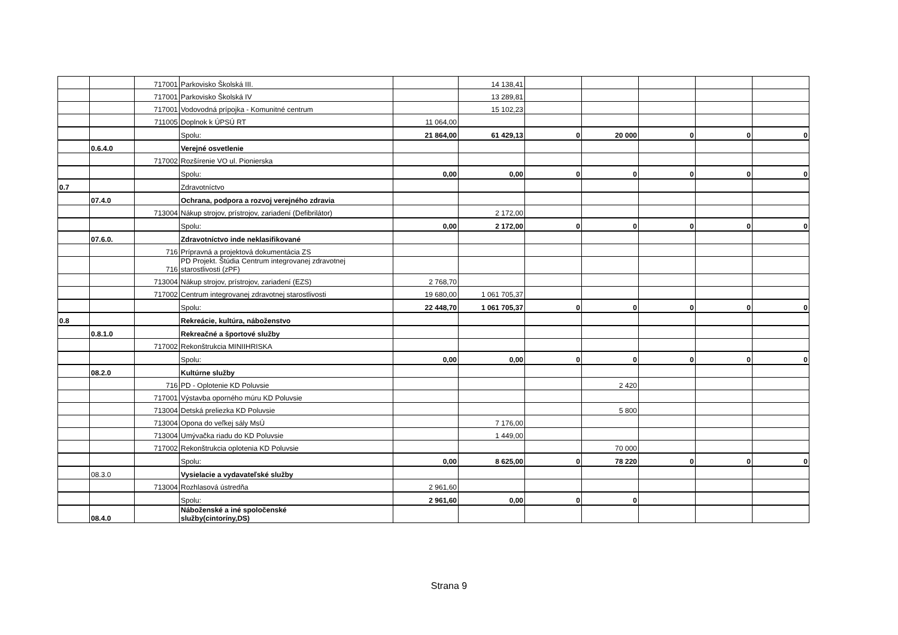| | | 717001 | Parkovisko Školská III. | | 14 138,41 | | | | | |
| | | 717001 | Parkovisko Školská IV | | 13 289,81 | | | | | |
| | | 717001 | Vodovodná prípojka - Komunitné centrum | | 15 102,23 | | | | | |
| | | 711005 | Doplnok k ÚPSÚ RT | 11 064,00 | | | | | | |
| | | | Spolu: | 21 864,00 | 61 429,13 | 0 | 20 000 | 0 | 0 | 0 |
| | 0.6.4.0 | | Verejné osvetlenie | | | | | | | |
| | | 717002 | Rozšírenie VO ul. Pionierska | | | | | | | |
| | | | Spolu: | 0,00 | 0,00 | 0 | 0 | 0 | 0 | 0 |
| 0.7 | | | Zdravotníctvo | | | | | | | |
| | 07.4.0 | | Ochrana, podpora a rozvoj verejného zdravia | | | | | | | |
| | | 713004 | Nákup strojov, prístrojov, zariadení (Defibrilátor) | | 2 172,00 | | | | | |
| | | | Spolu: | 0,00 | 2 172,00 | 0 | 0 | 0 | 0 | 0 |
| | 07.6.0. | | Zdravotníctvo inde neklasifikované | | | | | | | |
| | | 716 | Prípravná a projektová dokumentácia ZS | | | | | | | |
| | | 716 | PD Projekt. Štúdia Centrum integrovanej zdravotnej starostlivosti (zPF) | | | | | | | |
| | | 713004 | Nákup strojov, prístrojov, zariadení (EZS) | 2 768,70 | | | | | | |
| | | 717002 | Centrum integrovanej zdravotnej starostlivosti | 19 680,00 | 1 061 705,37 | | | | | |
| | | | Spolu: | 22 448,70 | 1 061 705,37 | 0 | 0 | 0 | 0 | 0 |
| 0.8 | | | Rekreácie, kultúra, náboženstvo | | | | | | | |
| | 0.8.1.0 | | Rekreačné a športové služby | | | | | | | |
| | | 717002 | Rekonštrukcia MINIIHRISKA | | | | | | | |
| | | | Spolu: | 0,00 | 0,00 | 0 | 0 | 0 | 0 | 0 |
| | 08.2.0 | | Kultúrne služby | | | | | | | |
| | | 716 | PD - Oplotenie KD Poluvsie | | | | 2 420 | | | |
| | | 717001 | Výstavba oporného múru KD Poluvsie | | | | | | | |
| | | 713004 | Detská preliezka KD Poluvsie | | | | 5 800 | | | |
| | | 713004 | Opona do veľkej sály MsÚ | | 7 176,00 | | | | | |
| | | 713004 | Umývačka riadu do KD Poluvsie | | 1 449,00 | | | | | |
| | | 717002 | Rekonštrukcia oplotenia KD Poluvsie | | | | 70 000 | | | |
| | | | Spolu: | 0,00 | 8 625,00 | 0 | 78 220 | 0 | 0 | 0 |
| | 08.3.0 | | Vysielacie a vydavateľské služby | | | | | | | |
| | | 713004 | Rozhlasová ústredňa | 2 961,60 | | | | | | |
| | | | Spolu: | 2 961,60 | 0,00 | 0 | 0 | | | |
| | 08.4.0 | | Náboženské a iné spoločenské služby(cintoríny,DS) | | | | | | | |
Strana 9